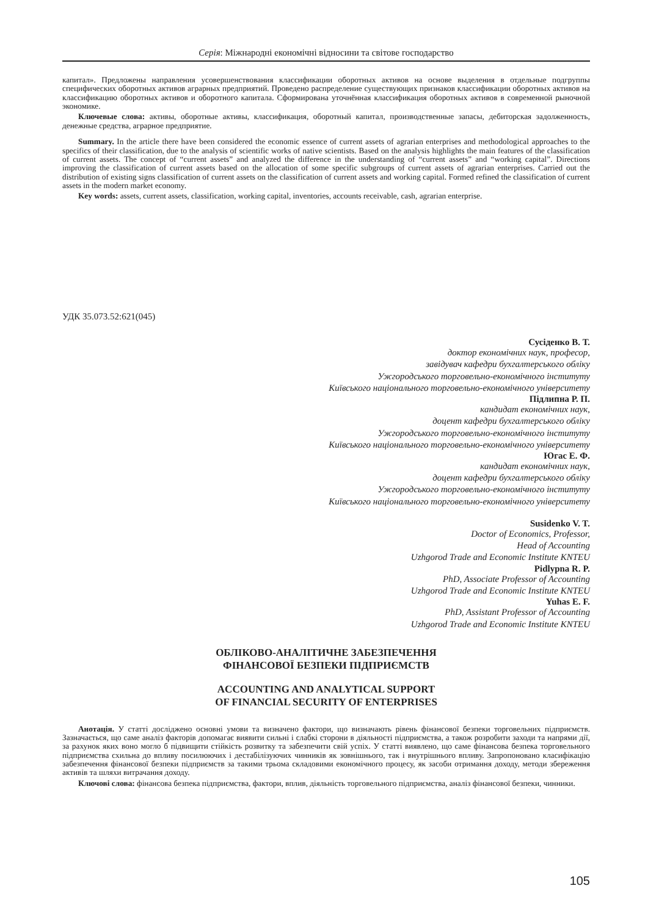Серія: Міжнародні економічні відносини та світове господарство
капитал». Предложены направления усовершенствования классификации оборотных активов на основе выделения в отдельные подгруппы специфических оборотных активов аграрных предприятий. Проведено распределение существующих признаков классификации оборотных активов на классификацию оборотных активов и оборотного капитала. Сформирована уточнённая классификация оборотных активов в современной рыночной экономике.
Ключевые слова: активы, оборотные активы, классификация, оборотный капитал, производственные запасы, дебиторская задолженность, денежные средства, аграрное предприятие.
Summary. In the article there have been considered the economic essence of current assets of agrarian enterprises and methodological approaches to the specifics of their classification, due to the analysis of scientific works of native scientists. Based on the analysis highlights the main features of the classification of current assets. The concept of “current assets” and analyzed the difference in the understanding of “current assets” and “working capital”. Directions improving the classification of current assets based on the allocation of some specific subgroups of current assets of agrarian enterprises. Carried out the distribution of existing signs classification of current assets on the classification of current assets and working capital. Formed refined the classification of current assets in the modern market economy.
Key words: assets, current assets, classification, working capital, inventories, accounts receivable, cash, agrarian enterprise.
УДК 35.073.52:621(045)
Сусіденко В. Т.
доктор економічних наук, професор,
завідувач кафедри бухгалтерського обліку
Ужгородського торговельно-економічного інституту
Київського національного торговельно-економічного університету
Підлипна Р. П.
кандидат економічних наук,
доцент кафедри бухгалтерського обліку
Ужгородського торговельно-економічного інституту
Київського національного торговельно-економічного університету
Югас Е. Ф.
кандидат економічних наук,
доцент кафедри бухгалтерського обліку
Ужгородського торговельно-економічного інституту
Київського національного торговельно-економічного університету
Susidenko V. T.
Doctor of Economics, Professor,
Head of Accounting
Uzhgorod Trade and Economic Institute KNTEU
Pidlypna R. P.
PhD, Associate Professor of Accounting
Uzhgorod Trade and Economic Institute KNTEU
Yuhas E. F.
PhD, Assistant Professor of Accounting
Uzhgorod Trade and Economic Institute KNTEU
ОБЛІКОВО-АНАЛІТИЧНЕ ЗАБЕЗПЕЧЕННЯ
ФІНАНСОВОЇ БЕЗПЕКИ ПІДПРИЄМСТВ
ACCOUNTING AND ANALYTICAL SUPPORT
OF FINANCIAL SECURITY OF ENTERPRISES
Анотація. У статті досліджено основні умови та визначено фактори, що визначають рівень фінансової безпеки торговельних підприємств. Зазначається, що саме аналіз факторів допомагає виявити сильні і слабкі сторони в діяльності підприємства, а також розробити заходи та напрями дії, за рахунок яких воно могло б підвищити стійкість розвитку та забезпечити свій успіх. У статті виявлено, що саме фінансова безпека торговельного підприємства схильна до впливу посилюючих і дестабілізуючих чинників як зовнішнього, так і внутрішнього впливу. Запропоновано класифікацію забезпечення фінансової безпеки підприємств за такими трьома складовими економічного процесу, як засоби отримання доходу, методи збереження активів та шляхи витрачання доходу.
Ключові слова: фінансова безпека підприємства, фактори, вплив, діяльність торговельного підприємства, аналіз фінансової безпеки, чинники.
105